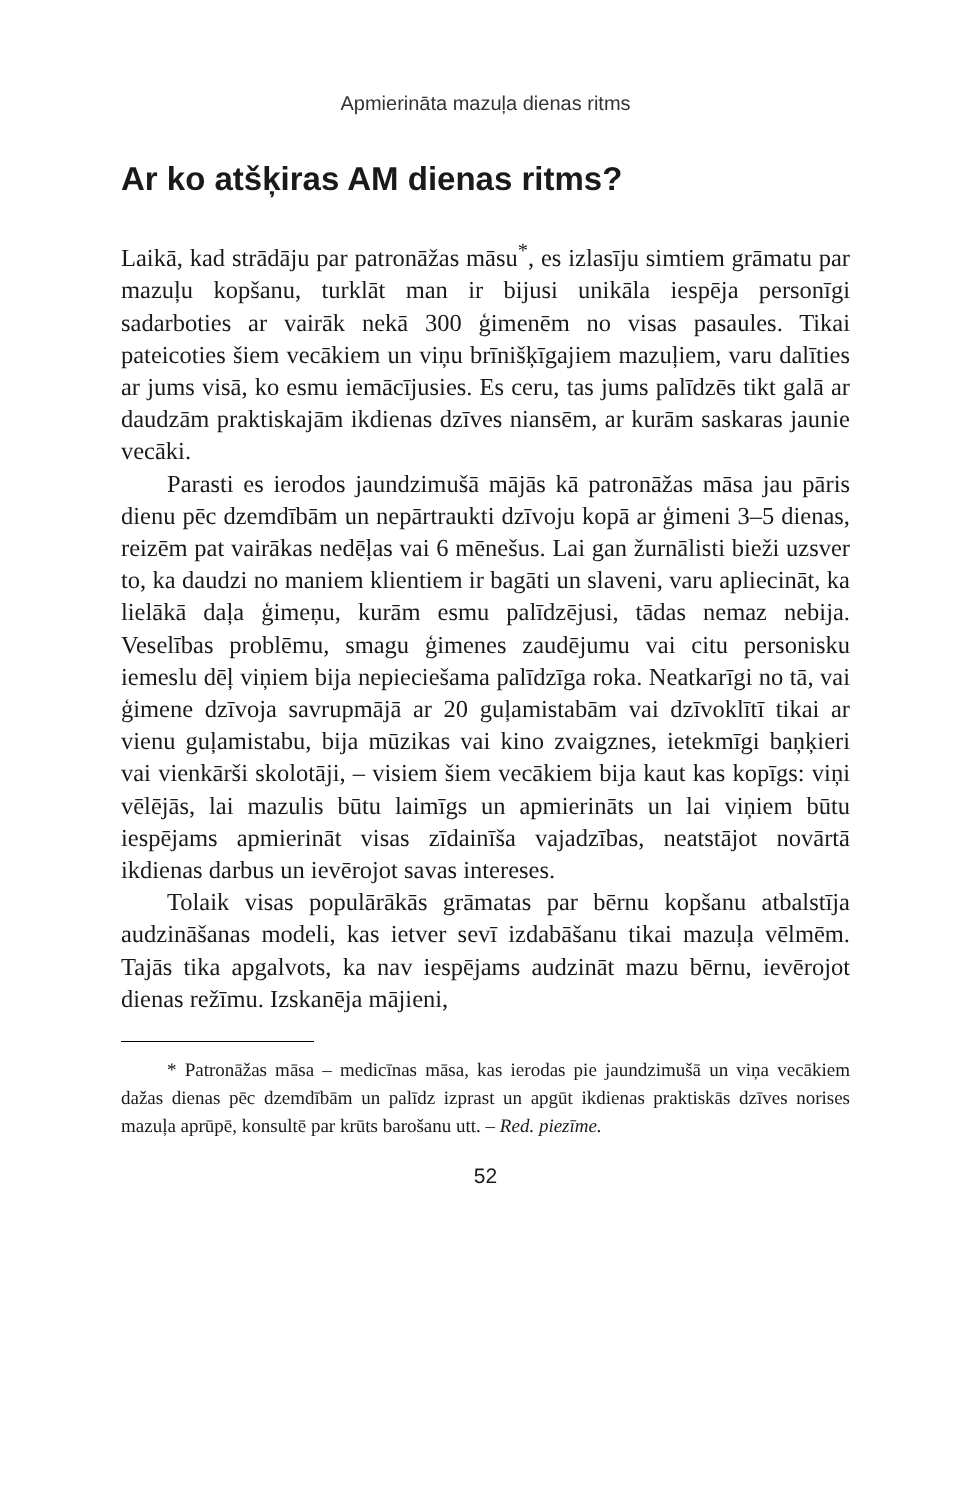Apmierināta mazuļa dienas ritms
Ar ko atšķiras AM dienas ritms?
Laikā, kad strādāju par patronāžas māsu<sup>*</sup>, es izlasīju simtiem grāmatu par mazuļu kopšanu, turklāt man ir bijusi unikāla iespēja personīgi sadarboties ar vairāk nekā 300 ģimenēm no visas pasaules. Tikai pateicoties šiem vecākiem un viņu brīnišķīgajiem mazuļiem, varu dalīties ar jums visā, ko esmu iemācījusies. Es ceru, tas jums palīdzēs tikt galā ar daudzām praktiskajām ikdienas dzīves niansēm, ar kurām saskaras jaunie vecāki.
Parasti es ierodos jaundzimušā mājās kā patronāžas māsa jau pāris dienu pēc dzemdībām un nepārtraukti dzīvoju kopā ar ģimeni 3–5 dienas, reizēm pat vairākas nedēļas vai 6 mēnešus. Lai gan žurnālisti bieži uzsver to, ka daudzi no maniem klientiem ir bagāti un slaveni, varu apliecināt, ka lielākā daļa ģimeņu, kurām esmu palīdzējusi, tādas nemaz nebija. Veselības problēmu, smagu ģimenes zaudējumu vai citu personisku iemeslu dēļ viņiem bija nepieciešama palīdzīga roka. Neatkarīgi no tā, vai ģimene dzīvoja savrupmājā ar 20 guļamistabām vai dzīvoklītī tikai ar vienu guļamistabu, bija mūzikas vai kino zvaigznes, ietekmīgi baņķieri vai vienkārši skolotāji, – visiem šiem vecākiem bija kaut kas kopīgs: viņi vēlējās, lai mazulis būtu laimīgs un apmierināts un lai viņiem būtu iespējams apmierināt visas zīdainīša vajadzības, neatstājot novārtā ikdienas darbus un ievērojot savas intereses.
Tolaik visas populārākās grāmatas par bērnu kopšanu atbalstīja audzināšanas modeli, kas ietver sevī izdabāšanu tikai mazuļa vēlmēm. Tajās tika apgalvots, ka nav iespējams audzināt mazu bērnu, ievērojot dienas režīmu. Izskanēja mājieni,
* Patronāžas māsa – medicīnas māsa, kas ierodas pie jaundzimušā un viņa vecākiem dažas dienas pēc dzemdībām un palīdz izprast un apgūt ikdienas praktiskās dzīves norises mazuļa aprūpē, konsultē par krūts barošanu utt. – Red. piezīme.
52